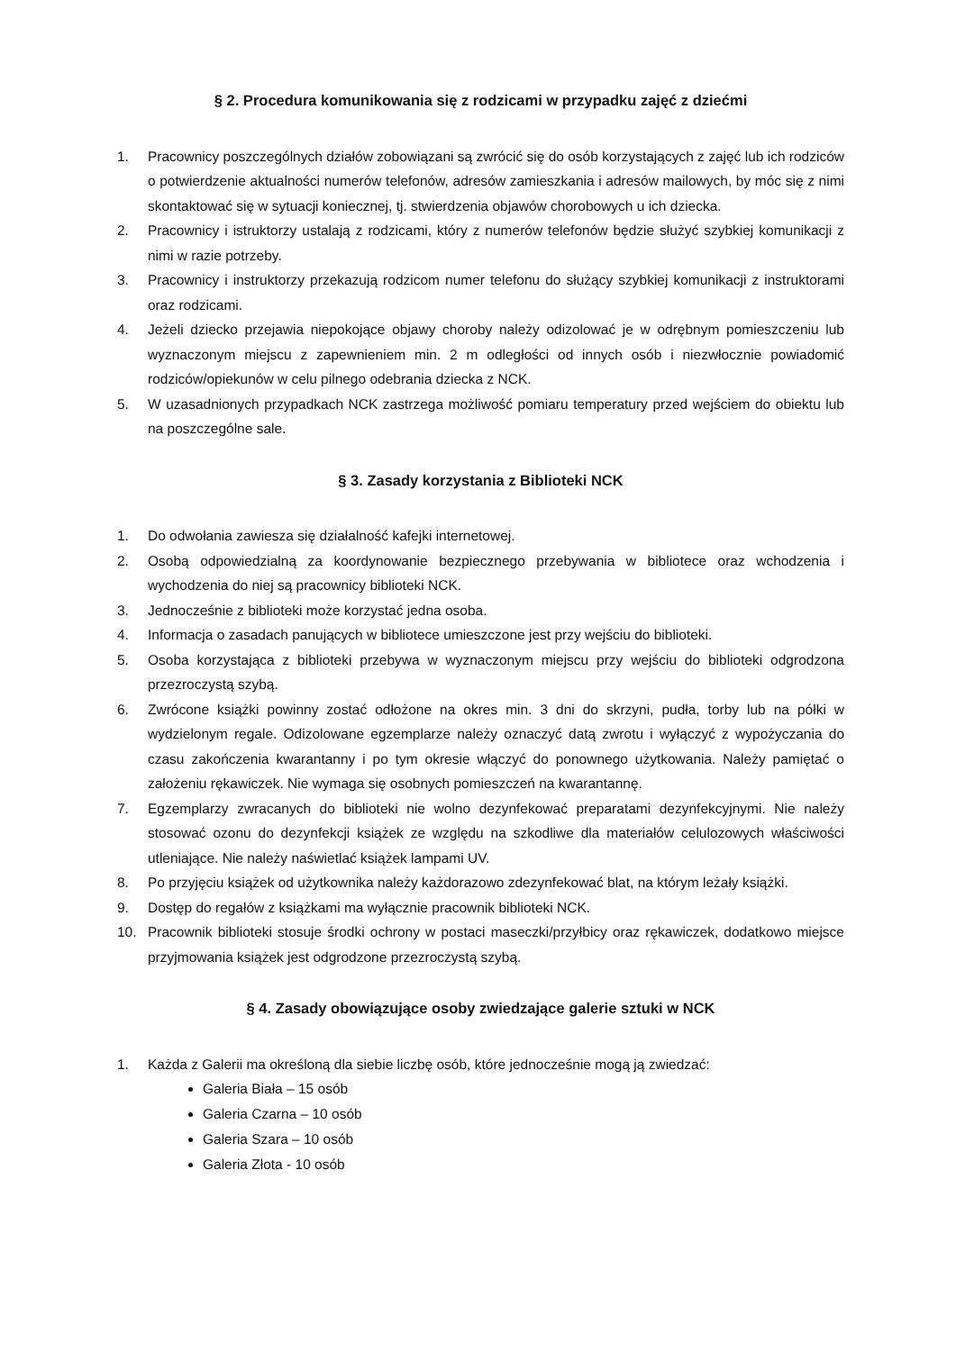§ 2. Procedura komunikowania się z rodzicami w przypadku zajęć z dziećmi
1. Pracownicy poszczególnych działów zobowiązani są zwrócić się do osób korzystających z zajęć lub ich rodziców o potwierdzenie aktualności numerów telefonów, adresów zamieszkania i adresów mailowych, by móc się z nimi skontaktować się w sytuacji koniecznej, tj. stwierdzenia objawów chorobowych u ich dziecka.
2. Pracownicy i istruktorzy ustalają z rodzicami, który z numerów telefonów będzie służyć szybkiej komunikacji z nimi w razie potrzeby.
3. Pracownicy i instruktorzy przekazują rodzicom numer telefonu do służący szybkiej komunikacji z instruktorami oraz rodzicami.
4. Jeżeli dziecko przejawia niepokojące objawy choroby należy odizolować je w odrębnym pomieszczeniu lub wyznaczonym miejscu z zapewnieniem min. 2 m odległości od innych osób i niezwłocznie powiadomić rodziców/opiekunów w celu pilnego odebrania dziecka z NCK.
5. W uzasadnionych przypadkach NCK zastrzega możliwość pomiaru temperatury przed wejściem do obiektu lub na poszczególne sale.
§ 3. Zasady korzystania z Biblioteki NCK
1. Do odwołania zawiesza się działalność kafejki internetowej.
2. Osobą odpowiedzialną za koordynowanie bezpiecznego przebywania w bibliotece oraz wchodzenia i wychodzenia do niej są pracownicy biblioteki NCK.
3. Jednocześnie z biblioteki może korzystać jedna osoba.
4. Informacja o zasadach panujących w bibliotece umieszczone jest przy wejściu do biblioteki.
5. Osoba korzystająca z biblioteki przebywa w wyznaczonym miejscu przy wejściu do biblioteki odgrodzona przezroczystą szybą.
6. Zwrócone książki powinny zostać odłożone na okres min. 3 dni do skrzyni, pudła, torby lub na półki w wydzielonym regale. Odizolowane egzemplarze należy oznaczyć datą zwrotu i wyłączyć z wypożyczania do czasu zakończenia kwarantanny i po tym okresie włączyć do ponownego użytkowania. Należy pamiętać o założeniu rękawiczek. Nie wymaga się osobnych pomieszczeń na kwarantannę.
7. Egzemplarzy zwracanych do biblioteki nie wolno dezynfekować preparatami dezynfekcyjnymi. Nie należy stosować ozonu do dezynfekcji książek ze względu na szkodliwe dla materiałów celulozowych właściwości utleniające. Nie należy naświetlać książek lampami UV.
8. Po przyjęciu książek od użytkownika należy każdorazowo zdezynfekować blat, na którym leżały książki.
9. Dostęp do regałów z książkami ma wyłącznie pracownik biblioteki NCK.
10. Pracownik biblioteki stosuje środki ochrony w postaci maseczki/przyłbicy oraz rękawiczek, dodatkowo miejsce przyjmowania książek jest odgrodzone przezroczystą szybą.
§ 4. Zasady obowiązujące osoby zwiedzające galerie sztuki w NCK
1. Każda z Galerii ma określoną dla siebie liczbę osób, które jednocześnie mogą ją zwiedzać:
Galeria Biała – 15 osób
Galeria Czarna – 10 osób
Galeria Szara – 10 osób
Galeria Złota - 10 osób